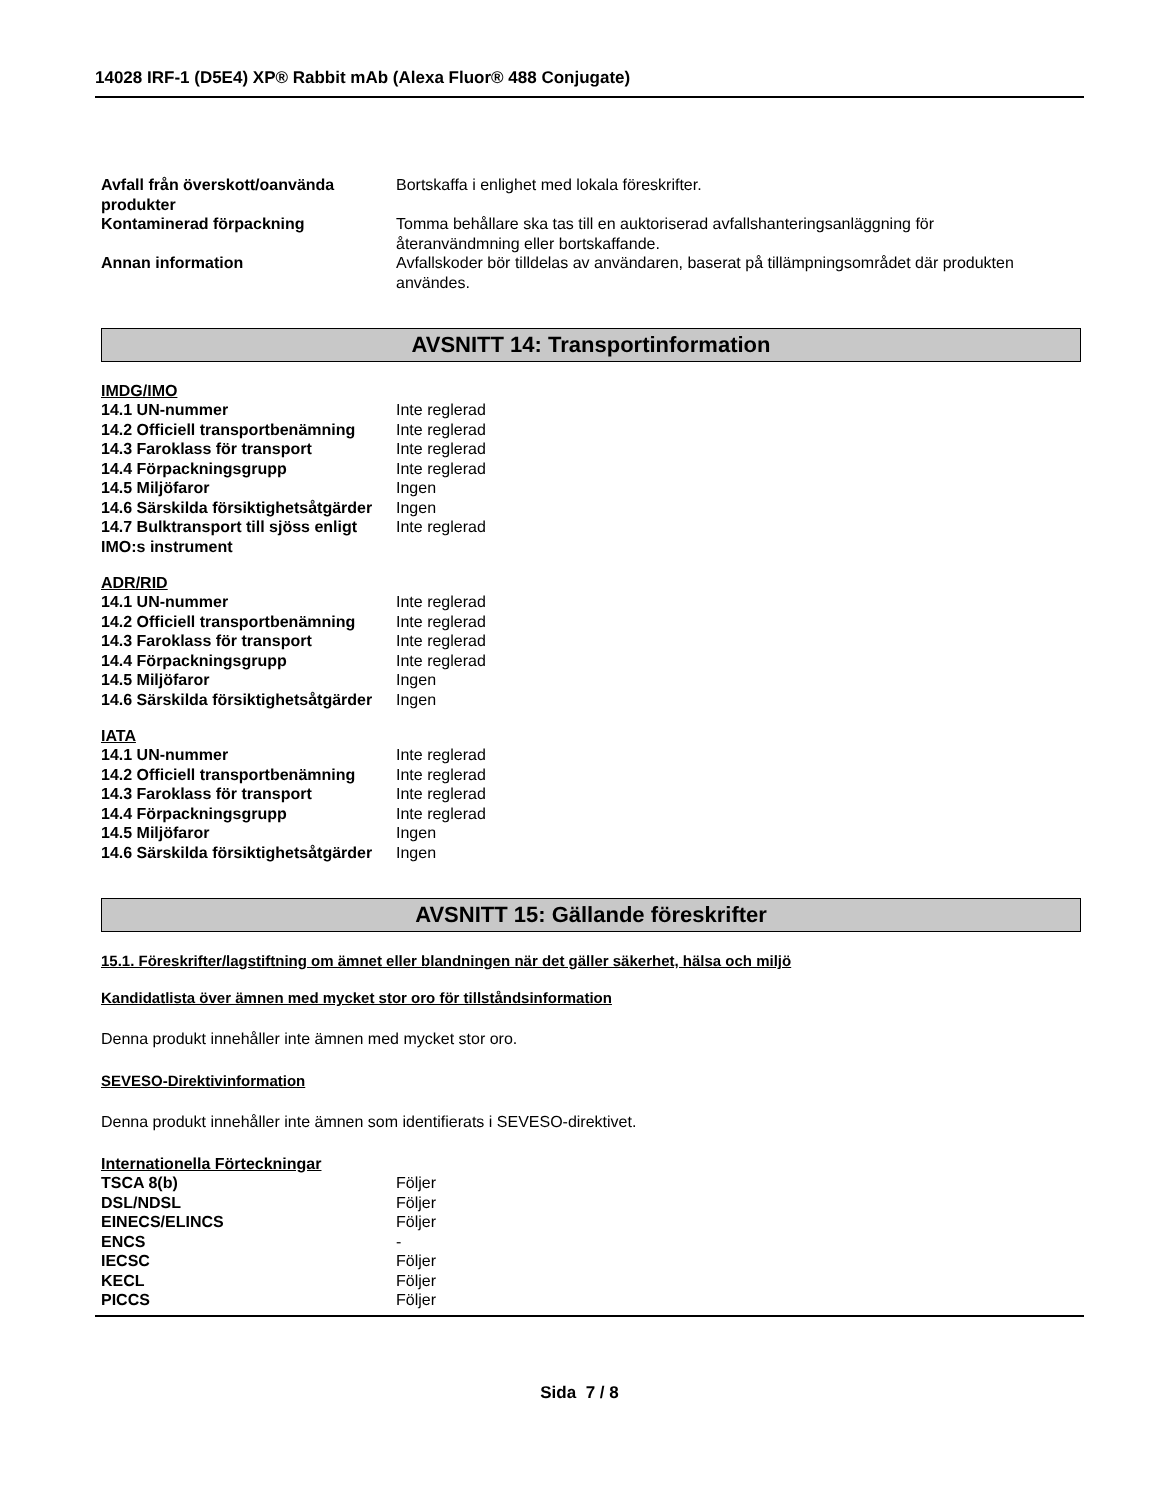14028 IRF-1 (D5E4) XP® Rabbit mAb (Alexa Fluor® 488 Conjugate)
| Avfall från överskott/oanvända produkter | Bortskaffa i enlighet med lokala föreskrifter. |
| Kontaminerad förpackning | Tomma behållare ska tas till en auktoriserad avfallshanteringsanläggning för återanvändmning eller bortskaffande. |
| Annan information | Avfallskoder bör tilldelas av användaren, baserat på tillämpningsområdet där produkten användes. |
AVSNITT 14: Transportinformation
IMDG/IMO
| 14.1 UN-nummer | Inte reglerad |
| 14.2 Officiell transportbenämning | Inte reglerad |
| 14.3 Faroklass för transport | Inte reglerad |
| 14.4 Förpackningsgrupp | Inte reglerad |
| 14.5 Miljöfaror | Ingen |
| 14.6 Särskilda försiktighetsåtgärder | Ingen |
| 14.7 Bulktransport till sjöss enligt IMO:s instrument | Inte reglerad |
ADR/RID
| 14.1 UN-nummer | Inte reglerad |
| 14.2 Officiell transportbenämning | Inte reglerad |
| 14.3 Faroklass för transport | Inte reglerad |
| 14.4 Förpackningsgrupp | Inte reglerad |
| 14.5 Miljöfaror | Ingen |
| 14.6 Särskilda försiktighetsåtgärder | Ingen |
IATA
| 14.1 UN-nummer | Inte reglerad |
| 14.2 Officiell transportbenämning | Inte reglerad |
| 14.3 Faroklass för transport | Inte reglerad |
| 14.4 Förpackningsgrupp | Inte reglerad |
| 14.5 Miljöfaror | Ingen |
| 14.6 Särskilda försiktighetsåtgärder | Ingen |
AVSNITT 15: Gällande föreskrifter
15.1. Föreskrifter/lagstiftning om ämnet eller blandningen när det gäller säkerhet, hälsa och miljö
Kandidatlista över ämnen med mycket stor oro för tillståndsinformation
Denna produkt innehåller inte ämnen med mycket stor oro.
SEVESO-Direktivinformation
Denna produkt innehåller inte ämnen som identifierats i SEVESO-direktivet.
Internationella Förteckningar
| TSCA 8(b) | Följer |
| DSL/NDSL | Följer |
| EINECS/ELINCS | Följer |
| ENCS | - |
| IECSC | Följer |
| KECL | Följer |
| PICCS | Följer |
Sida 7 / 8